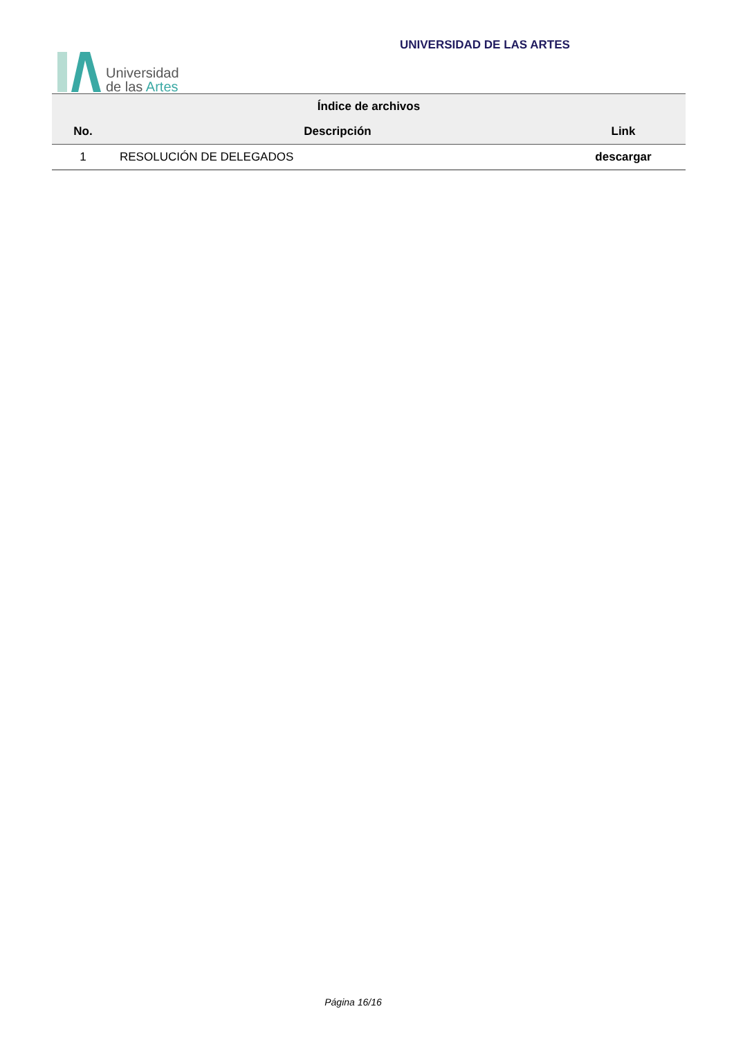Universidad
de las Artes
UNIVERSIDAD DE LAS ARTES
| Índice de archivos | | |
| --- | --- | --- |
| No. | Descripción | Link |
| 1 | RESOLUCIÓN DE DELEGADOS | descargar |
Página 16/16